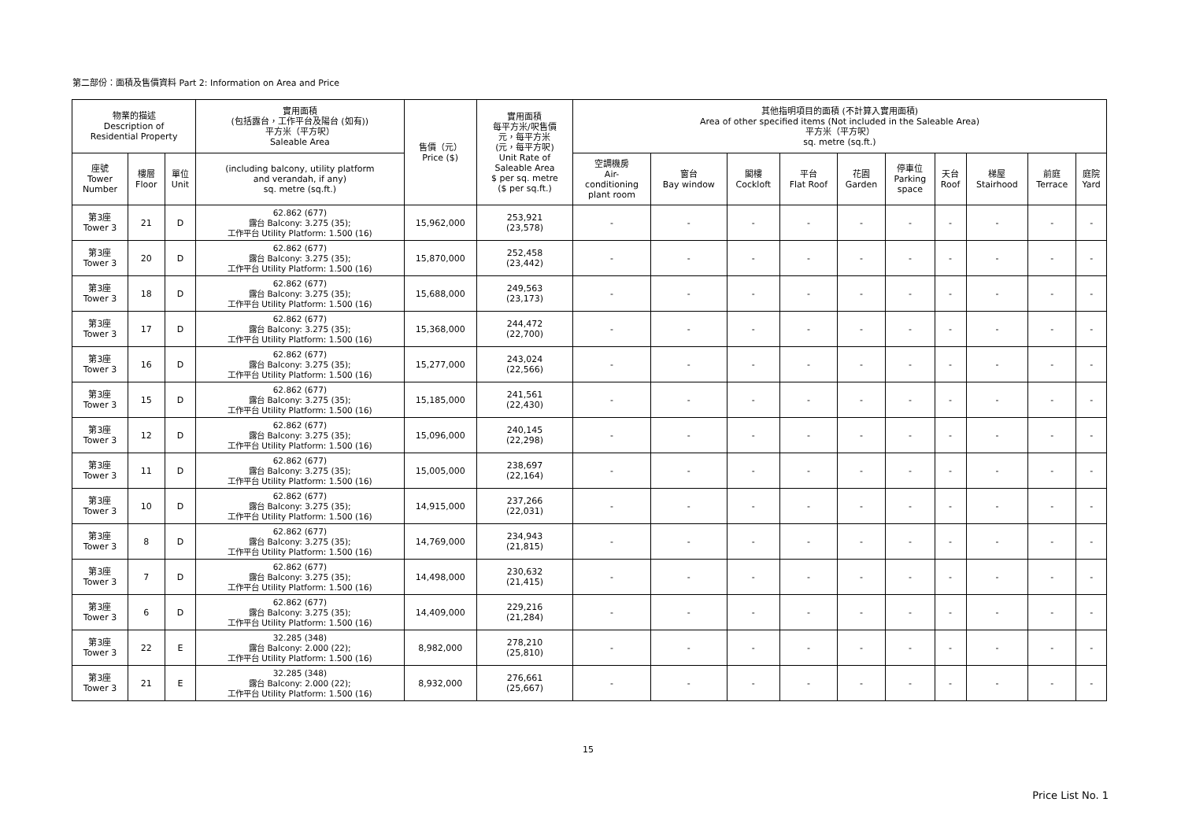第二部份：面積及售價資料 Part 2: Information on Area and Price
| 物業的描述 Description of Residential Property | | | 實用面積 (包括露台，工作平台及陽台 (如有)) 平方米（平方呎） Saleable Area | 售價（元） Price ($) | 實用面積 每平方米/呎售價 元，每平方米 (元，每平方呎) Unit Rate of Saleable Area $ per sq. metre ($ per sq.ft.) | 其他指明項目的面積 (不計算入實用面積) Area of other specified items (Not included in the Saleable Area) 平方米（平方呎） sq. metre (sq.ft.) | | | | | | | | | |
| --- | --- | --- | --- | --- | --- | --- | --- | --- | --- | --- | --- | --- | --- | --- | --- |
| 座號 Tower Number | 樓層 Floor | 單位 Unit | (including balcony, utility platform and verandah, if any) sq. metre (sq.ft.) | | | 空調機房 Air- conditioning plant room | 窗台 Bay window | 閣樓 Cockloft | 平台 Flat Roof | 花園 Garden | 停車位 Parking space | 天台 Roof | 梯屋 Stairhood | 前庭 Terrace | 庭院 Yard |
| 第3座 Tower 3 | 21 | D | 62.862 (677) 露台 Balcony: 3.275 (35); 工作平台 Utility Platform: 1.500 (16) | 15,962,000 | 253,921 (23,578) | - | - | - | - | - | - | - | - | - | - |
| 第3座 Tower 3 | 20 | D | 62.862 (677) 露台 Balcony: 3.275 (35); 工作平台 Utility Platform: 1.500 (16) | 15,870,000 | 252,458 (23,442) | - | - | - | - | - | - | - | - | - | - |
| 第3座 Tower 3 | 18 | D | 62.862 (677) 露台 Balcony: 3.275 (35); 工作平台 Utility Platform: 1.500 (16) | 15,688,000 | 249,563 (23,173) | - | - | - | - | - | - | - | - | - | - |
| 第3座 Tower 3 | 17 | D | 62.862 (677) 露台 Balcony: 3.275 (35); 工作平台 Utility Platform: 1.500 (16) | 15,368,000 | 244,472 (22,700) | - | - | - | - | - | - | - | - | - | - |
| 第3座 Tower 3 | 16 | D | 62.862 (677) 露台 Balcony: 3.275 (35); 工作平台 Utility Platform: 1.500 (16) | 15,277,000 | 243,024 (22,566) | - | - | - | - | - | - | - | - | - | - |
| 第3座 Tower 3 | 15 | D | 62.862 (677) 露台 Balcony: 3.275 (35); 工作平台 Utility Platform: 1.500 (16) | 15,185,000 | 241,561 (22,430) | - | - | - | - | - | - | - | - | - | - |
| 第3座 Tower 3 | 12 | D | 62.862 (677) 露台 Balcony: 3.275 (35); 工作平台 Utility Platform: 1.500 (16) | 15,096,000 | 240,145 (22,298) | - | - | - | - | - | - | - | - | - | - |
| 第3座 Tower 3 | 11 | D | 62.862 (677) 露台 Balcony: 3.275 (35); 工作平台 Utility Platform: 1.500 (16) | 15,005,000 | 238,697 (22,164) | - | - | - | - | - | - | - | - | - | - |
| 第3座 Tower 3 | 10 | D | 62.862 (677) 露台 Balcony: 3.275 (35); 工作平台 Utility Platform: 1.500 (16) | 14,915,000 | 237,266 (22,031) | - | - | - | - | - | - | - | - | - | - |
| 第3座 Tower 3 | 8 | D | 62.862 (677) 露台 Balcony: 3.275 (35); 工作平台 Utility Platform: 1.500 (16) | 14,769,000 | 234,943 (21,815) | - | - | - | - | - | - | - | - | - | - |
| 第3座 Tower 3 | 7 | D | 62.862 (677) 露台 Balcony: 3.275 (35); 工作平台 Utility Platform: 1.500 (16) | 14,498,000 | 230,632 (21,415) | - | - | - | - | - | - | - | - | - | - |
| 第3座 Tower 3 | 6 | D | 62.862 (677) 露台 Balcony: 3.275 (35); 工作平台 Utility Platform: 1.500 (16) | 14,409,000 | 229,216 (21,284) | - | - | - | - | - | - | - | - | - | - |
| 第3座 Tower 3 | 22 | E | 32.285 (348) 露台 Balcony: 2.000 (22); 工作平台 Utility Platform: 1.500 (16) | 8,982,000 | 278,210 (25,810) | - | - | - | - | - | - | - | - | - | - |
| 第3座 Tower 3 | 21 | E | 32.285 (348) 露台 Balcony: 2.000 (22); 工作平台 Utility Platform: 1.500 (16) | 8,932,000 | 276,661 (25,667) | - | - | - | - | - | - | - | - | - | - |
15
Price List No. 1